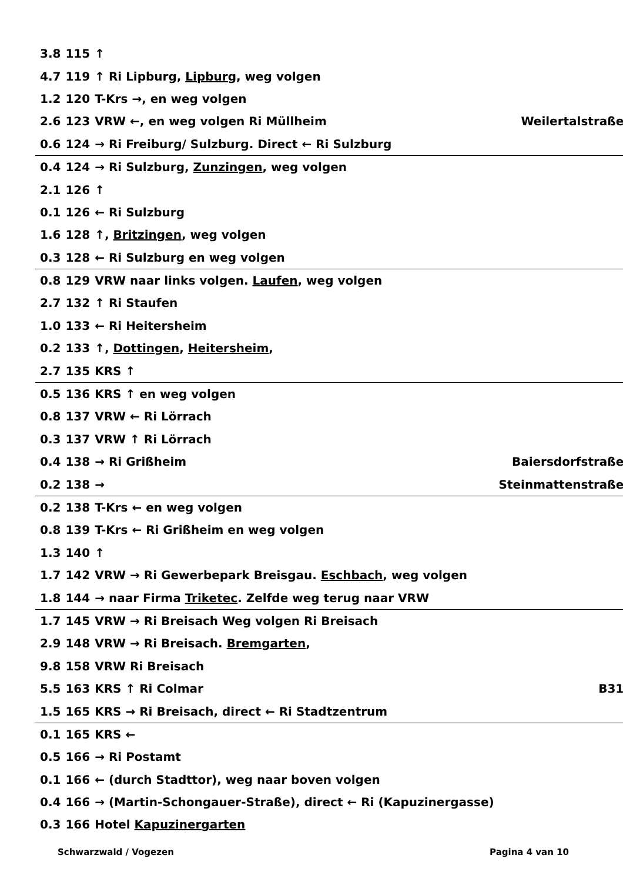| 3.8 | 115 | ↑ | |
| 4.7 | 119 | ↑ Ri Lipburg, Lipburg , weg volgen | |
| 1.2 | 120 | T-Krs →, en weg volgen | |
| 2.6 | 123 | VRW ←, en weg volgen Ri Müllheim | Weilertalstraße |
| 0.6 | 124 | → Ri Freiburg/ Sulzburg. Direct ← Ri Sulzburg | |
| 0.4 | 124 | → Ri Sulzburg, Zunzingen , weg volgen | |
| 2.1 | 126 | ↑ | |
| 0.1 | 126 | ← Ri Sulzburg | |
| 1.6 | 128 | ↑, Britzingen , weg volgen | |
| 0.3 | 128 | ← Ri Sulzburg en weg volgen | |
| 0.8 | 129 | VRW naar links volgen. Laufen , weg volgen | |
| 2.7 | 132 | ↑ Ri Staufen | |
| 1.0 | 133 | ← Ri Heitersheim | |
| 0.2 | 133 | ↑, Dottingen , Heitersheim , | |
| 2.7 | 135 | KRS ↑ | |
| 0.5 | 136 | KRS ↑ en weg volgen | |
| 0.8 | 137 | VRW ← Ri Lörrach | |
| 0.3 | 137 | VRW ↑ Ri Lörrach | |
| 0.4 | 138 | → Ri Grißheim | Baiersdorfstraße |
| 0.2 | 138 | → | Steinmattenstraße |
| 0.2 | 138 | T-Krs ← en weg volgen | |
| 0.8 | 139 | T-Krs ← Ri Grißheim en weg volgen | |
| 1.3 | 140 | ↑ | |
| 1.7 | 142 | VRW → Ri Gewerbepark Breisgau. Eschbach , weg volgen | |
| 1.8 | 144 | → naar Firma Triketec . Zelfde weg terug naar VRW | |
| 1.7 | 145 | VRW → Ri Breisach Weg volgen Ri Breisach | |
| 2.9 | 148 | VRW → Ri Breisach. Bremgarten , | |
| 9.8 | 158 | VRW Ri Breisach | |
| 5.5 | 163 | KRS ↑ Ri Colmar | B31 |
| 1.5 | 165 | KRS → Ri Breisach, direct ← Ri Stadtzentrum | |
| 0.1 | 165 | KRS ← | |
| 0.5 | 166 | → Ri Postamt | |
| 0.1 | 166 | ← (durch Stadttor), weg naar boven volgen | |
| 0.4 | 166 | → (Martin-Schongauer-Straße), direct ← Ri (Kapuzinergasse) | |
| 0.3 | 166 | Hotel Kapuzinergarten | |
Schwarzwald / Vogezen Pagina 4 van 10